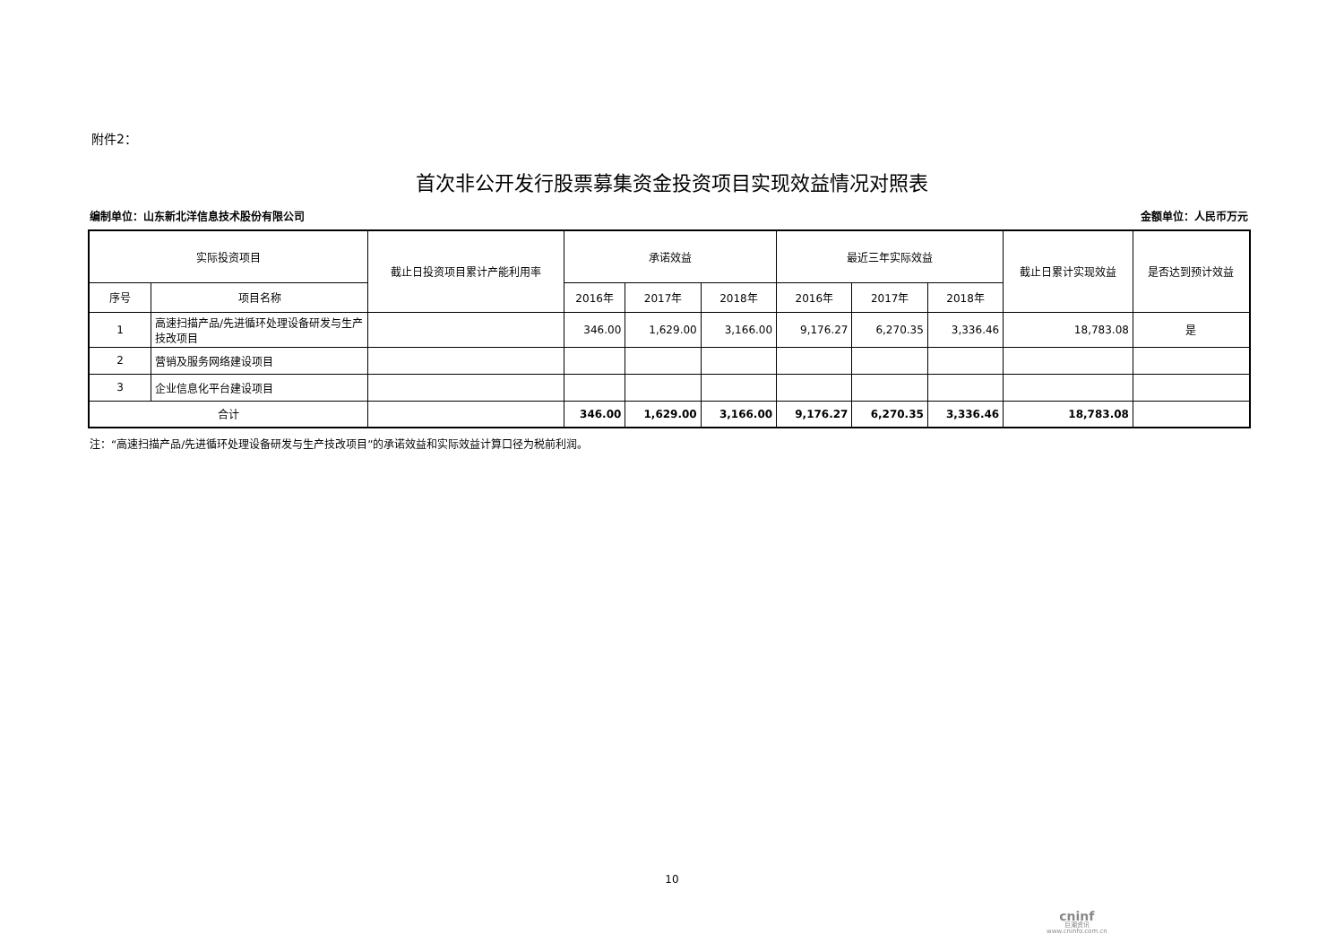附件2：
首次非公开发行股票募集资金投资项目实现效益情况对照表
编制单位：山东新北洋信息技术股份有限公司 金额单位：人民币万元
| 实际投资项目 | | 截止日投资项目累计产能利用率 | 承诺效益 | | | 最近三年实际效益 | | | 截止日累计实现效益 | 是否达到预计效益 |
| --- | --- | --- | --- | --- | --- | --- | --- | --- | --- | --- |
| 序号 | 项目名称 | | 2016年 | 2017年 | 2018年 | 2016年 | 2017年 | 2018年 | | |
| 1 | 高速扫描产品/先进循环处理设备研发与生产技改项目 | | 346.00 | 1,629.00 | 3,166.00 | 9,176.27 | 6,270.35 | 3,336.46 | 18,783.08 | 是 |
| 2 | 营销及服务网络建设项目 | | | | | | | | | |
| 3 | 企业信息化平台建设项目 | | | | | | | | | |
| 合计 | | | 346.00 | 1,629.00 | 3,166.00 | 9,176.27 | 6,270.35 | 3,336.46 | 18,783.08 | |
注：“高速扫描产品/先进循环处理设备研发与生产技改项目”的承诺效益和实际效益计算口径为税前利润。
10
cninf
巨潮资讯
www.cninfo.com.cn